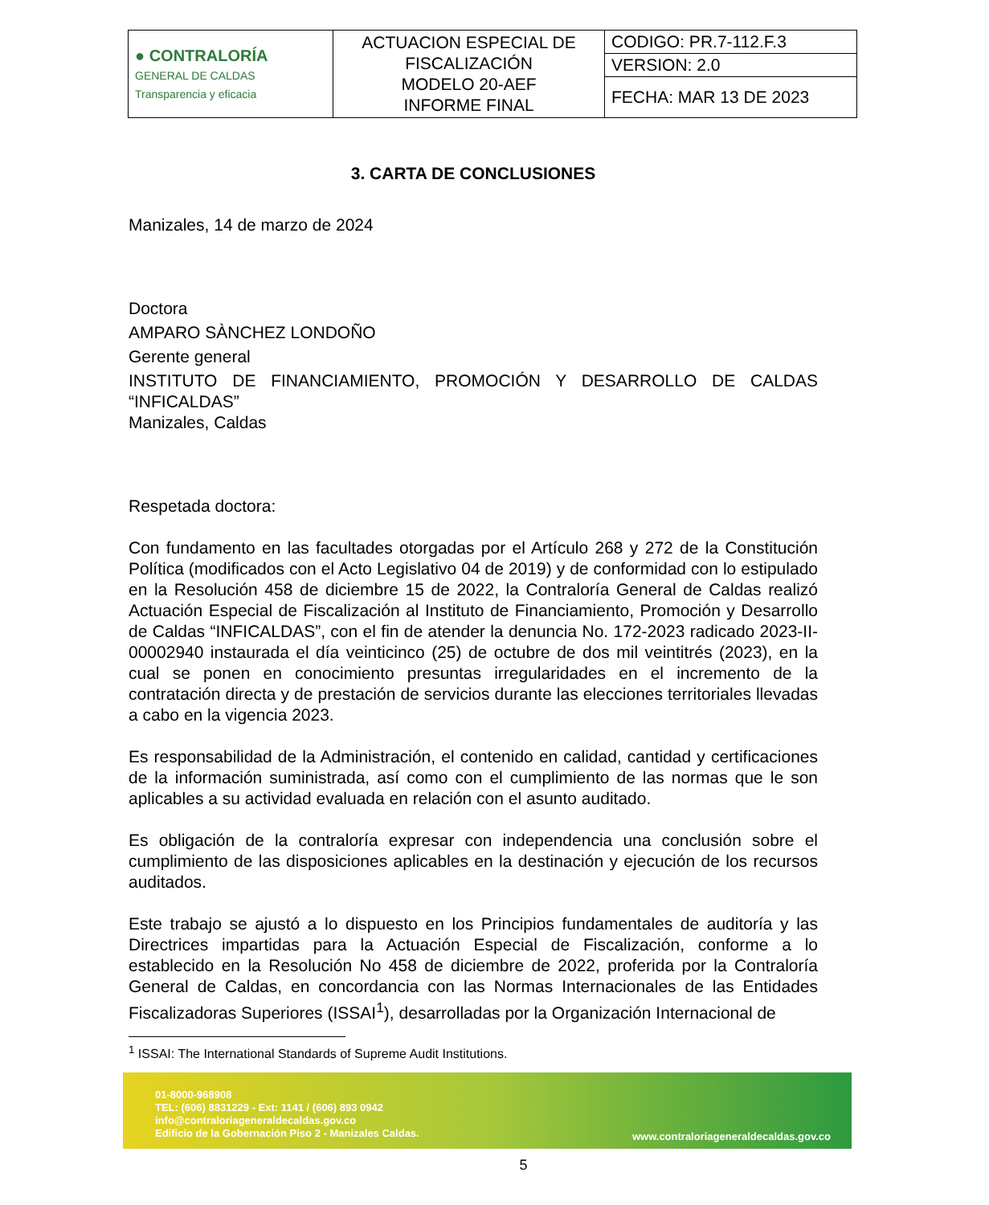| ● CONTRALORÍA GENERAL DE CALDAS Transparencia y eficacia | ACTUACION ESPECIAL DE FISCALIZACIÓN MODELO 20-AEF INFORME FINAL | CODIGO: PR.7-112.F.3 |
| | | VERSION: 2.0 |
| | | FECHA: MAR 13 DE 2023 |
3. CARTA DE CONCLUSIONES
Manizales, 14 de marzo de 2024
Doctora
AMPARO SÀNCHEZ LONDOÑO
Gerente general
INSTITUTO DE FINANCIAMIENTO, PROMOCIÓN Y DESARROLLO DE CALDAS “INFICALDAS”
Manizales, Caldas
Respetada doctora:
Con fundamento en las facultades otorgadas por el Artículo 268 y 272 de la Constitución Política (modificados con el Acto Legislativo 04 de 2019) y de conformidad con lo estipulado en la Resolución 458 de diciembre 15 de 2022, la Contraloría General de Caldas realizó Actuación Especial de Fiscalización al Instituto de Financiamiento, Promoción y Desarrollo de Caldas “INFICALDAS”, con el fin de atender la denuncia No. 172-2023 radicado 2023-II-00002940 instaurada el día veinticinco (25) de octubre de dos mil veintitrés (2023), en la cual se ponen en conocimiento presuntas irregularidades en el incremento de la contratación directa y de prestación de servicios durante las elecciones territoriales llevadas a cabo en la vigencia 2023.
Es responsabilidad de la Administración, el contenido en calidad, cantidad y certificaciones de la información suministrada, así como con el cumplimiento de las normas que le son aplicables a su actividad evaluada en relación con el asunto auditado.
Es obligación de la contraloría expresar con independencia una conclusión sobre el cumplimiento de las disposiciones aplicables en la destinación y ejecución de los recursos auditados.
Este trabajo se ajustó a lo dispuesto en los Principios fundamentales de auditoría y las Directrices impartidas para la Actuación Especial de Fiscalización, conforme a lo establecido en la Resolución No 458 de diciembre de 2022, proferida por la Contraloría General de Caldas, en concordancia con las Normas Internacionales de las Entidades Fiscalizadoras Superiores (ISSAI<sup>1</sup>), desarrolladas por la Organización Internacional de
<sup>1</sup> ISSAI: The International Standards of Supreme Audit Institutions.
01-8000-968908
TEL: (606) 8831229 - Ext: 1141 / (606) 893 0942
info@contraloriageneraldecaldas.gov.co
Edificio de la Gobernación Piso 2 - Manizales Caldas.
www.contraloriageneraldecaldas.gov.co
5